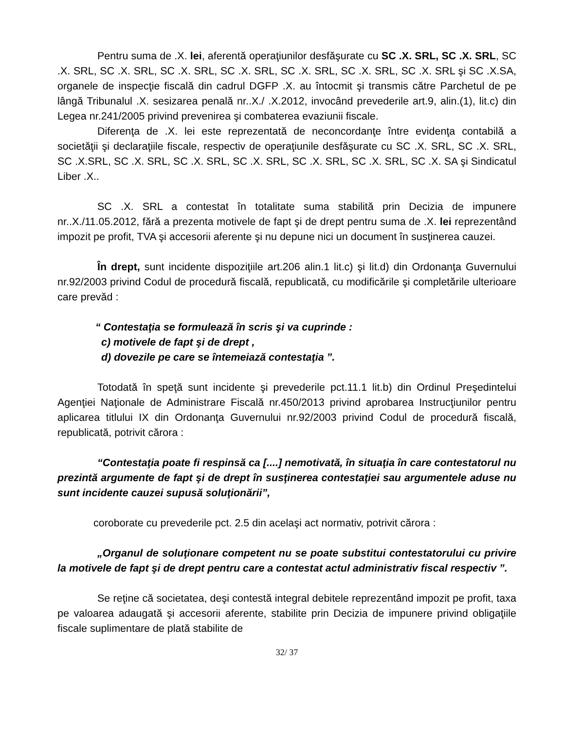Pentru suma de .X. lei, aferentă operaţiunilor desfăşurate cu SC .X. SRL, SC .X. SRL, SC .X. SRL, SC .X. SRL, SC .X. SRL, SC .X. SRL, SC .X. SRL, SC .X. SRL, SC .X. SRL şi SC .X.SA, organele de inspecţie fiscală din cadrul DGFP .X. au întocmit şi transmis către Parchetul de pe lângă Tribunalul .X. sesizarea penală nr..X./ .X.2012, invocând prevederile art.9, alin.(1), lit.c) din Legea nr.241/2005 privind prevenirea şi combaterea evaziunii fiscale.
Diferenţa de .X. lei este reprezentată de neconcordanţe între evidenţa contabilă a societăţii şi declaraţiile fiscale, respectiv de operaţiunile desfăşurate cu SC .X. SRL, SC .X. SRL, SC .X.SRL, SC .X. SRL, SC .X. SRL, SC .X. SRL, SC .X. SRL, SC .X. SRL, SC .X. SA şi Sindicatul Liber .X..
SC .X. SRL a contestat în totalitate suma stabilită prin Decizia de impunere nr..X./11.05.2012, fără a prezenta motivele de fapt şi de drept pentru suma de .X. lei reprezentând impozit pe profit, TVA şi accesorii aferente şi nu depune nici un document în susţinerea cauzei.
În drept, sunt incidente dispoziţiile art.206 alin.1 lit.c) şi lit.d) din Ordonanţa Guvernului nr.92/2003 privind Codul de procedură fiscală, republicată, cu modificările şi completările ulterioare care prevăd :
“ Contestaţia se formulează în scris şi va cuprinde :
c) motivele de fapt şi de drept ,
d) dovezile pe care se întemeiază contestaţia ”.
Totodată în speţă sunt incidente şi prevederile pct.11.1 lit.b) din Ordinul Preşedintelui Agenţiei Naţionale de Administrare Fiscală nr.450/2013 privind aprobarea Instrucţiunilor pentru aplicarea titlului IX din Ordonanţa Guvernului nr.92/2003 privind Codul de procedură fiscală, republicată, potrivit cărora :
“Contestaţia poate fi respinsă ca [....] nemotivată, în situaţia în care contestatorul nu prezintă argumente de fapt şi de drept în susţinerea contestaţiei sau argumentele aduse nu sunt incidente cauzei supusă soluţionării”,
coroborate cu prevederile pct. 2.5 din acelaşi act normativ, potrivit cărora :
„Organul de soluţionare competent nu se poate substitui contestatorului cu privire la motivele de fapt şi de drept pentru care a contestat actul administrativ fiscal respectiv ”.
Se reţine că societatea, deşi contestă integral debitele reprezentând impozit pe profit, taxa pe valoarea adaugată şi accesorii aferente, stabilite prin Decizia de impunere privind obligaţiile fiscale suplimentare de plată stabilite de
32/ 37